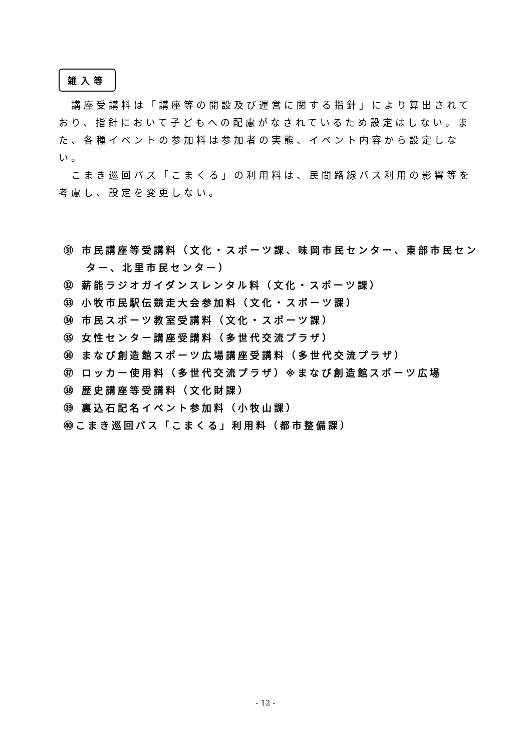雑入等
講座受講料は「講座等の開設及び運営に関する指針」により算出されており、指針において子どもへの配慮がなされているため設定はしない。また、各種イベントの参加料は参加者の実態、イベント内容から設定しない。
こまき巡回バス「こまくる」の利用料は、民間路線バス利用の影響等を考慮し、設定を変更しない。
㉛ 市民講座等受講料（文化・スポーツ課、味岡市民センター、東部市民センター、北里市民センター）
㉜ 薪能ラジオガイダンスレンタル料（文化・スポーツ課）
㉝ 小牧市民駅伝競走大会参加料（文化・スポーツ課）
㉞ 市民スポーツ教室受講料（文化・スポーツ課）
㉟ 女性センター講座受講料（多世代交流プラザ）
㊱ まなび創造館スポーツ広場講座受講料（多世代交流プラザ）
㊲ ロッカー使用料（多世代交流プラザ）※まなび創造館スポーツ広場
㊳ 歴史講座等受講料（文化財課）
㊴ 裏込石記名イベント参加料（小牧山課）
㊵こまき巡回バス「こまくる」利用料（都市整備課）
- 12 -